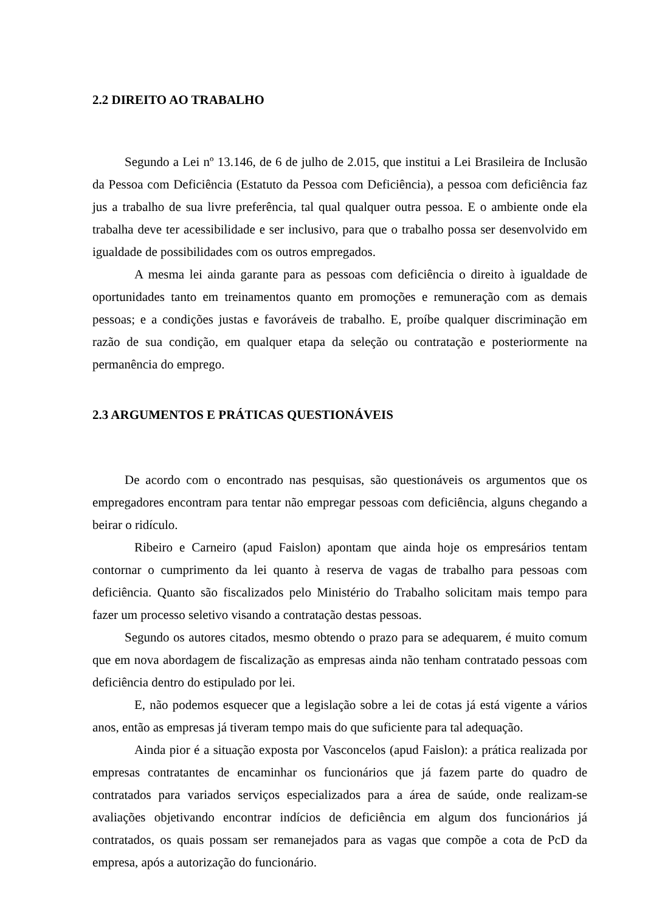2.2 DIREITO AO TRABALHO
Segundo a Lei nº 13.146, de 6 de julho de 2.015, que institui a Lei Brasileira de Inclusão da Pessoa com Deficiência (Estatuto da Pessoa com Deficiência), a pessoa com deficiência faz jus a trabalho de sua livre preferência, tal qual qualquer outra pessoa. E o ambiente onde ela trabalha deve ter acessibilidade e ser inclusivo, para que o trabalho possa ser desenvolvido em igualdade de possibilidades com os outros empregados.
A mesma lei ainda garante para as pessoas com deficiência o direito à igualdade de oportunidades tanto em treinamentos quanto em promoções e remuneração com as demais pessoas; e a condições justas e favoráveis de trabalho. E, proíbe qualquer discriminação em razão de sua condição, em qualquer etapa da seleção ou contratação e posteriormente na permanência do emprego.
2.3 ARGUMENTOS E PRÁTICAS QUESTIONÁVEIS
De acordo com o encontrado nas pesquisas, são questionáveis os argumentos que os empregadores encontram para tentar não empregar pessoas com deficiência, alguns chegando a beirar o ridículo.
Ribeiro e Carneiro (apud Faislon) apontam que ainda hoje os empresários tentam contornar o cumprimento da lei quanto à reserva de vagas de trabalho para pessoas com deficiência. Quanto são fiscalizados pelo Ministério do Trabalho solicitam mais tempo para fazer um processo seletivo visando a contratação destas pessoas.
Segundo os autores citados, mesmo obtendo o prazo para se adequarem, é muito comum que em nova abordagem de fiscalização as empresas ainda não tenham contratado pessoas com deficiência dentro do estipulado por lei.
E, não podemos esquecer que a legislação sobre a lei de cotas já está vigente a vários anos, então as empresas já tiveram tempo mais do que suficiente para tal adequação.
Ainda pior é a situação exposta por Vasconcelos (apud Faislon): a prática realizada por empresas contratantes de encaminhar os funcionários que já fazem parte do quadro de contratados para variados serviços especializados para a área de saúde, onde realizam-se avaliações objetivando encontrar indícios de deficiência em algum dos funcionários já contratados, os quais possam ser remanejados para as vagas que compõe a cota de PcD da empresa, após a autorização do funcionário.